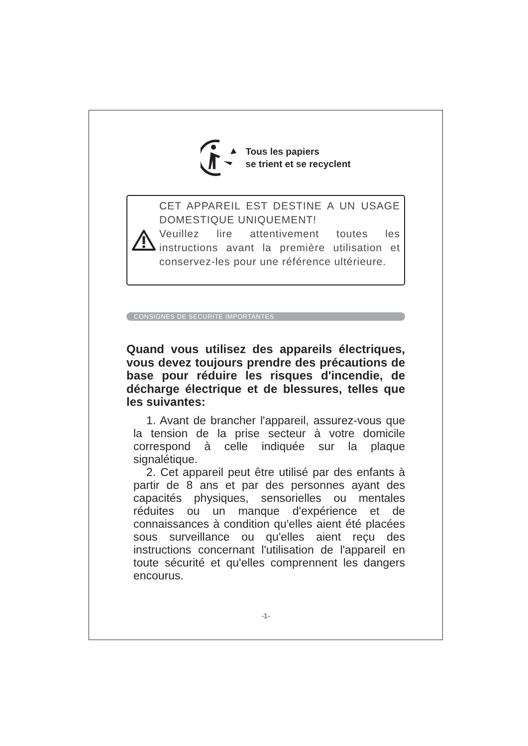Tous les papiers
se trient et se recyclent
CET APPAREIL EST DESTINE A UN USAGE DOMESTIQUE UNIQUEMENT!
Veuillez lire attentivement toutes les instructions avant la première utilisation et conservez-les pour une référence ultérieure.
CONSIGNES DE SECURITE IMPORTANTES
Quand vous utilisez des appareils électriques, vous devez toujours prendre des précautions de base pour réduire les risques d'incendie, de décharge électrique et de blessures, telles que les suivantes:
1. Avant de brancher l'appareil, assurez-vous que la tension de la prise secteur à votre domicile correspond à celle indiquée sur la plaque signalétique.
2. Cet appareil peut être utilisé par des enfants à partir de 8 ans et par des personnes ayant des capacités physiques, sensorielles ou mentales réduites ou un manque d'expérience et de connaissances à condition qu'elles aient été placées sous surveillance ou qu'elles aient reçu des instructions concernant l'utilisation de l'appareil en toute sécurité et qu'elles comprennent les dangers encourus.
-1-